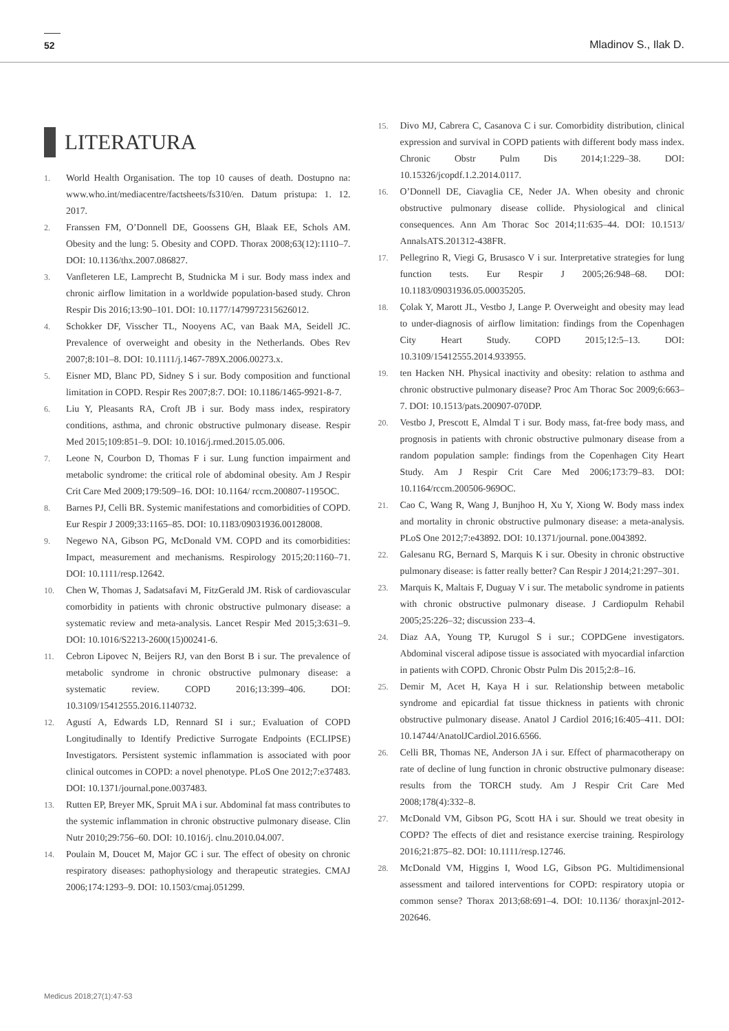52 Mladinov S., Ilak D.
LITERATURA
1. World Health Organisation. The top 10 causes of death. Dostupno na: www.who.int/mediacentre/factsheets/fs310/en. Datum pristupa: 1. 12. 2017.
2. Franssen FM, O’Donnell DE, Goossens GH, Blaak EE, Schols AM. Obesity and the lung: 5. Obesity and COPD. Thorax 2008;63(12):1110–7. DOI: 10.1136/thx.2007.086827.
3. Vanfleteren LE, Lamprecht B, Studnicka M i sur. Body mass index and chronic airflow limitation in a worldwide population-based study. Chron Respir Dis 2016;13:90–101. DOI: 10.1177/1479972315626012.
4. Schokker DF, Visscher TL, Nooyens AC, van Baak MA, Seidell JC. Prevalence of overweight and obesity in the Netherlands. Obes Rev 2007;8:101–8. DOI: 10.1111/j.1467-789X.2006.00273.x.
5. Eisner MD, Blanc PD, Sidney S i sur. Body composition and functional limitation in COPD. Respir Res 2007;8:7. DOI: 10.1186/1465-9921-8-7.
6. Liu Y, Pleasants RA, Croft JB i sur. Body mass index, respiratory conditions, asthma, and chronic obstructive pulmonary disease. Respir Med 2015;109:851–9. DOI: 10.1016/j.rmed.2015.05.006.
7. Leone N, Courbon D, Thomas F i sur. Lung function impairment and metabolic syndrome: the critical role of abdominal obesity. Am J Respir Crit Care Med 2009;179:509–16. DOI: 10.1164/ rccm.200807-1195OC.
8. Barnes PJ, Celli BR. Systemic manifestations and comorbidities of COPD. Eur Respir J 2009;33:1165–85. DOI: 10.1183/09031936.00128008.
9. Negewo NA, Gibson PG, McDonald VM. COPD and its comorbidities: Impact, measurement and mechanisms. Respirology 2015;20:1160–71. DOI: 10.1111/resp.12642.
10. Chen W, Thomas J, Sadatsafavi M, FitzGerald JM. Risk of cardiovascular comorbidity in patients with chronic obstructive pulmonary disease: a systematic review and meta-analysis. Lancet Respir Med 2015;3:631–9. DOI: 10.1016/S2213-2600(15)00241-6.
11. Cebron Lipovec N, Beijers RJ, van den Borst B i sur. The prevalence of metabolic syndrome in chronic obstructive pulmonary disease: a systematic review. COPD 2016;13:399–406. DOI: 10.3109/15412555.2016.1140732.
12. Agustí A, Edwards LD, Rennard SI i sur.; Evaluation of COPD Longitudinally to Identify Predictive Surrogate Endpoints (ECLIPSE) Investigators. Persistent systemic inflammation is associated with poor clinical outcomes in COPD: a novel phenotype. PLoS One 2012;7:e37483. DOI: 10.1371/journal.pone.0037483.
13. Rutten EP, Breyer MK, Spruit MA i sur. Abdominal fat mass contributes to the systemic inflammation in chronic obstructive pulmonary disease. Clin Nutr 2010;29:756–60. DOI: 10.1016/j. clnu.2010.04.007.
14. Poulain M, Doucet M, Major GC i sur. The effect of obesity on chronic respiratory diseases: pathophysiology and therapeutic strategies. CMAJ 2006;174:1293–9. DOI: 10.1503/cmaj.051299.
15. Divo MJ, Cabrera C, Casanova C i sur. Comorbidity distribution, clinical expression and survival in COPD patients with different body mass index. Chronic Obstr Pulm Dis 2014;1:229–38. DOI: 10.15326/jcopdf.1.2.2014.0117.
16. O’Donnell DE, Ciavaglia CE, Neder JA. When obesity and chronic obstructive pulmonary disease collide. Physiological and clinical consequences. Ann Am Thorac Soc 2014;11:635–44. DOI: 10.1513/ AnnalsATS.201312-438FR.
17. Pellegrino R, Viegi G, Brusasco V i sur. Interpretative strategies for lung function tests. Eur Respir J 2005;26:948–68. DOI: 10.1183/09031936.05.00035205.
18. Çolak Y, Marott JL, Vestbo J, Lange P. Overweight and obesity may lead to under-diagnosis of airflow limitation: findings from the Copenhagen City Heart Study. COPD 2015;12:5–13. DOI: 10.3109/15412555.2014.933955.
19. ten Hacken NH. Physical inactivity and obesity: relation to asthma and chronic obstructive pulmonary disease? Proc Am Thorac Soc 2009;6:663–7. DOI: 10.1513/pats.200907-070DP.
20. Vestbo J, Prescott E, Almdal T i sur. Body mass, fat-free body mass, and prognosis in patients with chronic obstructive pulmonary disease from a random population sample: findings from the Copenhagen City Heart Study. Am J Respir Crit Care Med 2006;173:79–83. DOI: 10.1164/rccm.200506-969OC.
21. Cao C, Wang R, Wang J, Bunjhoo H, Xu Y, Xiong W. Body mass index and mortality in chronic obstructive pulmonary disease: a meta-analysis. PLoS One 2012;7:e43892. DOI: 10.1371/journal. pone.0043892.
22. Galesanu RG, Bernard S, Marquis K i sur. Obesity in chronic obstructive pulmonary disease: is fatter really better? Can Respir J 2014;21:297–301.
23. Marquis K, Maltais F, Duguay V i sur. The metabolic syndrome in patients with chronic obstructive pulmonary disease. J Cardiopulm Rehabil 2005;25:226–32; discussion 233–4.
24. Diaz AA, Young TP, Kurugol S i sur.; COPDGene investigators. Abdominal visceral adipose tissue is associated with myocardial infarction in patients with COPD. Chronic Obstr Pulm Dis 2015;2:8–16.
25. Demir M, Acet H, Kaya H i sur. Relationship between metabolic syndrome and epicardial fat tissue thickness in patients with chronic obstructive pulmonary disease. Anatol J Cardiol 2016;16:405–411. DOI: 10.14744/AnatolJCardiol.2016.6566.
26. Celli BR, Thomas NE, Anderson JA i sur. Effect of pharmacotherapy on rate of decline of lung function in chronic obstructive pulmonary disease: results from the TORCH study. Am J Respir Crit Care Med 2008;178(4):332–8.
27. McDonald VM, Gibson PG, Scott HA i sur. Should we treat obesity in COPD? The effects of diet and resistance exercise training. Respirology 2016;21:875–82. DOI: 10.1111/resp.12746.
28. McDonald VM, Higgins I, Wood LG, Gibson PG. Multidimensional assessment and tailored interventions for COPD: respiratory utopia or common sense? Thorax 2013;68:691–4. DOI: 10.1136/ thoraxjnl-2012-202646.
Medicus 2018;27(1):47-53